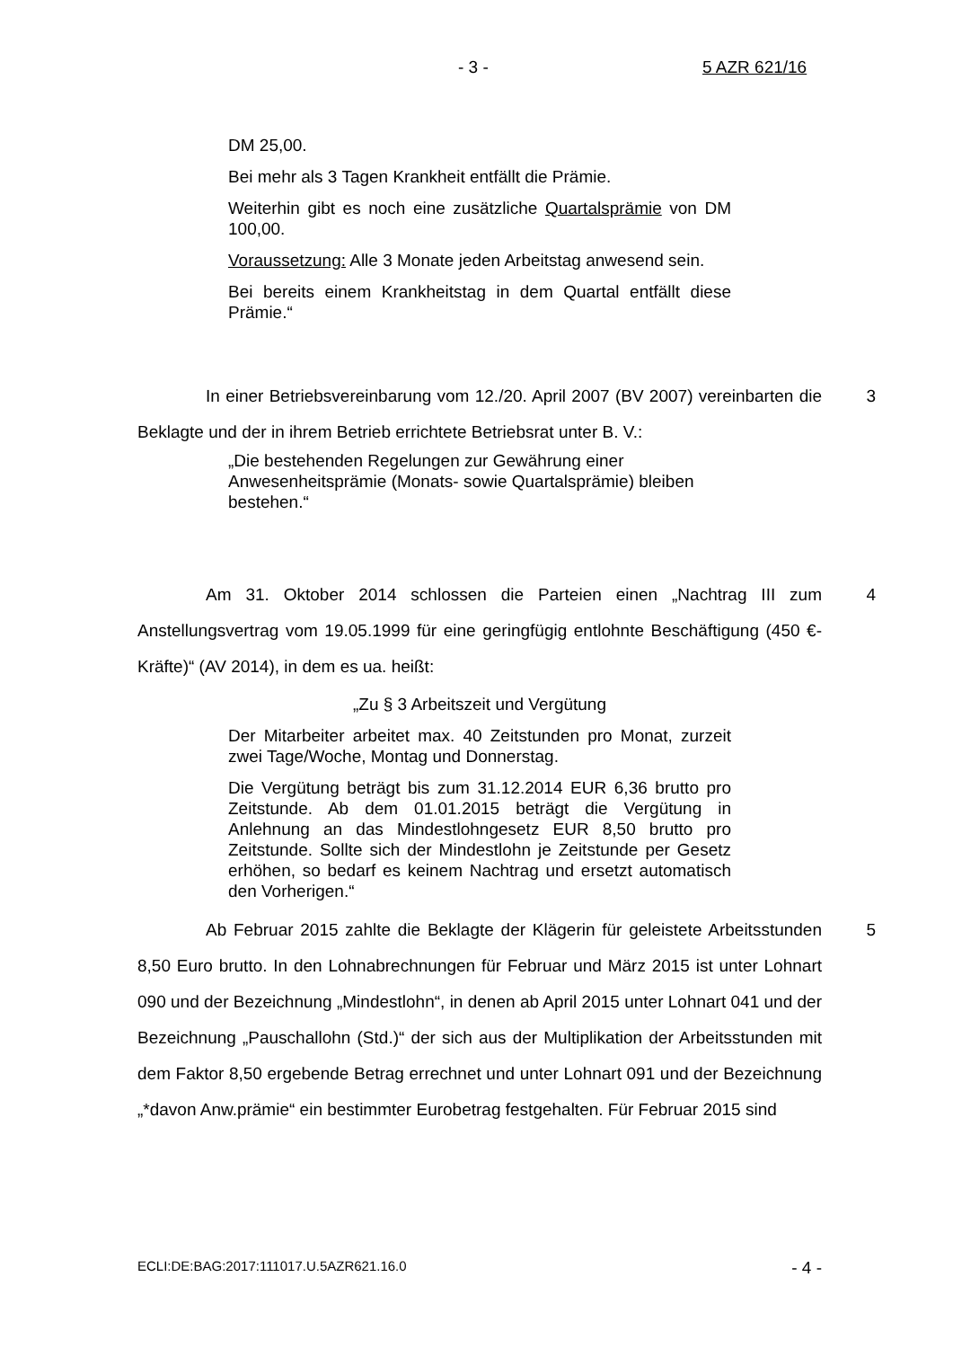- 3 - 5 AZR 621/16
DM 25,00.
Bei mehr als 3 Tagen Krankheit entfällt die Prämie.
Weiterhin gibt es noch eine zusätzliche Quartalsprämie von DM 100,00.
Voraussetzung: Alle 3 Monate jeden Arbeitstag anwesend sein.
Bei bereits einem Krankheitstag in dem Quartal entfällt diese Prämie.“
In einer Betriebsvereinbarung vom 12./20. April 2007 (BV 2007) verein­barten die Beklagte und der in ihrem Betrieb errichtete Betriebsrat unter B. V.: 3
„Die bestehenden Regelungen zur Gewährung einer Anwesenheitsprämie (Monats- sowie Quartalsprämie) bleiben bestehen.“
Am 31. Oktober 2014 schlossen die Parteien einen „Nachtrag III zum Anstellungsvertrag vom 19.05.1999 für eine geringfügig entlohnte Beschäftigung (450 €-Kräfte)“ (AV 2014), in dem es ua. heißt: 4
„Zu § 3 Arbeitszeit und Vergütung
Der Mitarbeiter arbeitet max. 40 Zeitstunden pro Monat, zurzeit zwei Tage/Woche, Montag und Donnerstag.
Die Vergütung beträgt bis zum 31.12.2014 EUR 6,36 brutto pro Zeitstunde. Ab dem 01.01.2015 beträgt die Vergütung in Anlehnung an das Mindestlohngesetz EUR 8,50 brutto pro Zeitstunde. Sollte sich der Mindestlohn je Zeitstunde per Gesetz erhöhen, so bedarf es keinem Nachtrag und ersetzt automatisch den Vorherigen.“
Ab Februar 2015 zahlte die Beklagte der Klägerin für geleistete Arbeitsstunden 8,50 Euro brutto. In den Lohnabrechnungen für Februar und März 2015 ist unter Lohnart 090 und der Bezeichnung „Mindestlohn“, in denen ab April 2015 unter Lohnart 041 und der Bezeichnung „Pauschallohn (Std.)“ der sich aus der Multiplikation der Arbeitsstunden mit dem Faktor 8,50 ergebende Betrag errechnet und unter Lohnart 091 und der Bezeichnung „*davon Anw.prämie“ ein bestimmter Eurobetrag festgehalten. Für Februar 2015 sind 5
ECLI:DE:BAG:2017:111017.U.5AZR621.16.0 - 4 -